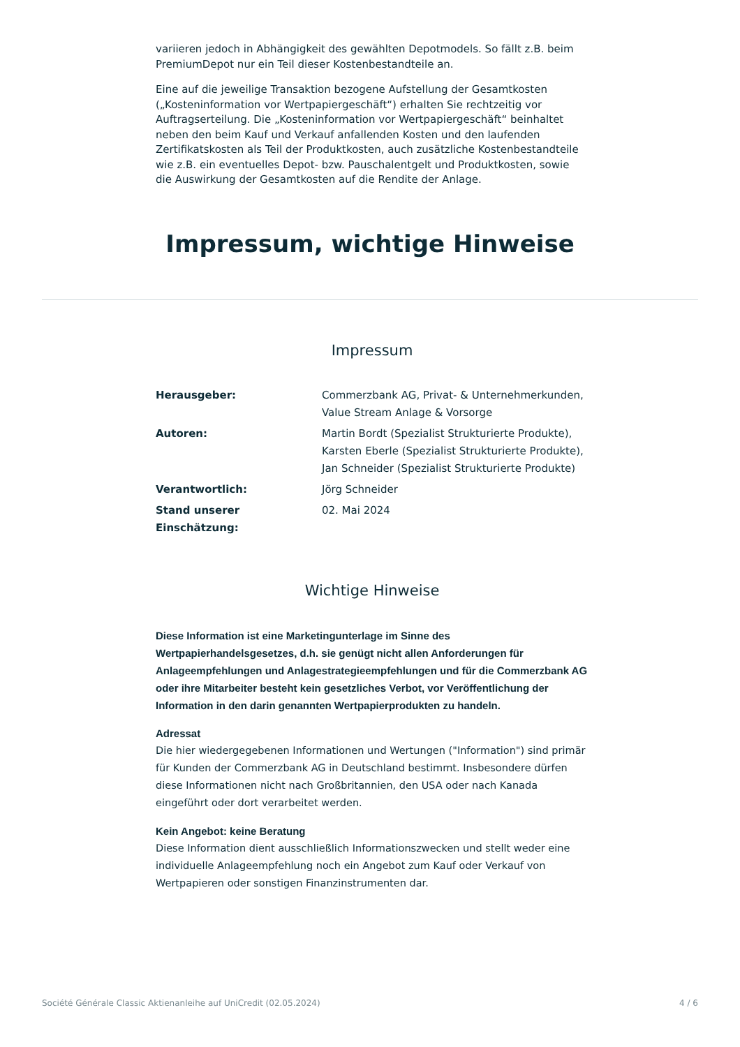variieren jedoch in Abhängigkeit des gewählten Depotmodels. So fällt z.B. beim PremiumDepot nur ein Teil dieser Kostenbestandteile an.
Eine auf die jeweilige Transaktion bezogene Aufstellung der Gesamtkosten („Kosteninformation vor Wertpapiergeschäft“) erhalten Sie rechtzeitig vor Auftragserteilung. Die „Kosteninformation vor Wertpapiergeschäft“ beinhaltet neben den beim Kauf und Verkauf anfallenden Kosten und den laufenden Zertifikatskosten als Teil der Produktkosten, auch zusätzliche Kostenbestandteile wie z.B. ein eventuelles Depot- bzw. Pauschalentgelt und Produktkosten, sowie die Auswirkung der Gesamtkosten auf die Rendite der Anlage.
Impressum, wichtige Hinweise
Impressum
| Herausgeber: | Commerzbank AG, Privat- & Unternehmerkunden, Value Stream Anlage & Vorsorge |
| Autoren: | Martin Bordt (Spezialist Strukturierte Produkte), Karsten Eberle (Spezialist Strukturierte Produkte), Jan Schneider (Spezialist Strukturierte Produkte) |
| Verantwortlich: | Jörg Schneider |
| Stand unserer Einschätzung: | 02. Mai 2024 |
Wichtige Hinweise
Diese Information ist eine Marketingunterlage im Sinne des Wertpapierhandelsgesetzes, d.h. sie genügt nicht allen Anforderungen für Anlageempfehlungen und Anlagestrategieempfehlungen und für die Commerzbank AG oder ihre Mitarbeiter besteht kein gesetzliches Verbot, vor Veröffentlichung der Information in den darin genannten Wertpapierprodukten zu handeln.
Adressat
Die hier wiedergegebenen Informationen und Wertungen ("Information") sind primär für Kunden der Commerzbank AG in Deutschland bestimmt. Insbesondere dürfen diese Informationen nicht nach Großbritannien, den USA oder nach Kanada eingeführt oder dort verarbeitet werden.
Kein Angebot: keine Beratung
Diese Information dient ausschließlich Informationszwecken und stellt weder eine individuelle Anlageempfehlung noch ein Angebot zum Kauf oder Verkauf von Wertpapieren oder sonstigen Finanzinstrumenten dar.
Société Générale Classic Aktienanleihe auf UniCredit (02.05.2024) 4 / 6